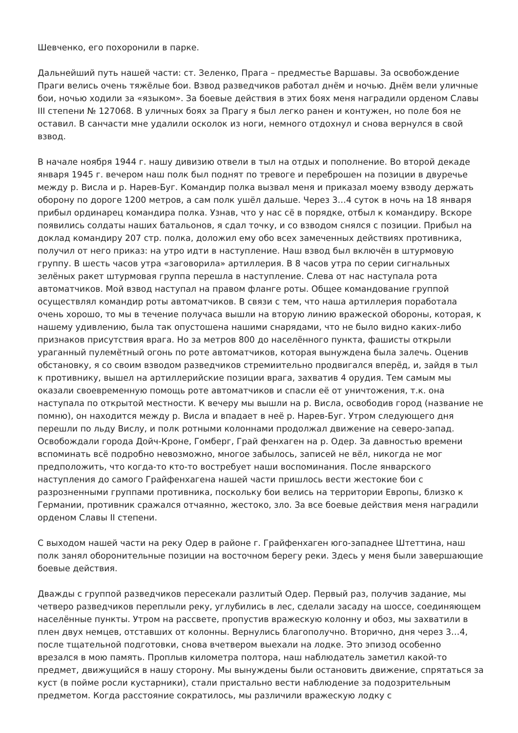Шевченко, его похоронили в парке.
Дальнейший путь нашей части: ст. Зеленко, Прага – предместье Варшавы. За освобождение Праги велись очень тяжёлые бои. Взвод разведчиков работал днём и ночью. Днём вели уличные бои, ночью ходили за «языком». За боевые действия в этих боях меня наградили орденом Славы III степени № 127068. В уличных боях за Прагу я был легко ранен и контужен, но поле боя не оставил. В санчасти мне удалили осколок из ноги, немного отдохнул и снова вернулся в свой взвод.
В начале ноября 1944 г. нашу дивизию отвели в тыл на отдых и пополнение. Во второй декаде января 1945 г. вечером наш полк был поднят по тревоге и переброшен на позиции в двуречье между р. Висла и р. Нарев-Буг. Командир полка вызвал меня и приказал моему взводу держать оборону по дороге 1200 метров, а сам полк ушёл дальше. Через 3…4 суток в ночь на 18 января прибыл ординарец командира полка. Узнав, что у нас сё в порядке, отбыл к командиру. Вскоре появились солдаты наших батальонов, я сдал точку, и со взводом снялся с позиции. Прибыл на доклад командиру 207 стр. полка, доложил ему обо всех замеченных действиях противника, получил от него приказ: на утро идти в наступление. Наш взвод был включён в штурмовую группу. В шесть часов утра «заговорила» артиллерия. В 8 часов утра по серии сигнальных зелёных ракет штурмовая группа перешла в наступление. Слева от нас наступала рота автоматчиков. Мой взвод наступал на правом фланге роты. Общее командование группой осуществлял командир роты автоматчиков. В связи с тем, что наша артиллерия поработала очень хорошо, то мы в течение получаса вышли на вторую линию вражеской обороны, которая, к нашему удивлению, была так опустошена нашими снарядами, что не было видно каких-либо признаков присутствия врага. Но за метров 800 до населённого пункта, фашисты открыли ураганный пулемётный огонь по роте автоматчиков, которая вынуждена была залечь. Оценив обстановку, я со своим взводом разведчиков стремиительно продвигался вперёд, и, зайдя в тыл к противнику, вышел на артиллерийские позиции врага, захватив 4 орудия. Тем самым мы оказали своевременную помощь роте автоматчиков и спасли её от уничтожения, т.к. она наступала по открытой местности. К вечеру мы вышли на р. Висла, освободив город (название не помню), он находится между р. Висла и впадает в неё р. Нарев-Буг. Утром следующего дня перешли по льду Вислу, и полк ротными колоннами продолжал движение на северо-запад. Освобождали города Дойч-Кроне, Гомберг, Грай фенхаген на р. Одер. За давностью времени вспоминать всё подробно невозможно, многое забылось, записей не вёл, никогда не мог предположить, что когда-то кто-то востребует наши воспоминания. После январского наступления до самого Грайфенхагена нашей части пришлось вести жестокие бои с разрозненными группами противника, поскольку бои велись на территории Европы, близко к Германии, противник сражался отчаянно, жестоко, зло. За все боевые действия меня наградили орденом Славы II степени.
С выходом нашей части на реку Одер в районе г. Грайфенхаген юго-западнее Штеттина, наш полк занял оборонительные позиции на восточном берегу реки. Здесь у меня были завершающие боевые действия.
Дважды с группой разведчиков пересекали разлитый Одер. Первый раз, получив задание, мы четверо разведчиков переплыли реку, углубились в лес, сделали засаду на шоссе, соединяющем населённые пункты. Утром на рассвете, пропустив вражескую колонну и обоз, мы захватили в плен двух немцев, отставших от колонны. Вернулись благополучно. Вторично, дня через 3…4, после тщательной подготовки, снова вчетвером выехали на лодке. Это эпизод особенно врезался в мою память. Проплыв километра полтора, наш наблюдатель заметил какой-то предмет, движущийся в нашу сторону. Мы вынуждены были остановить движение, спрятаться за куст (в пойме росли кустарники), стали пристально вести наблюдение за подозрительным предметом. Когда расстояние сократилось, мы различили вражескую лодку с